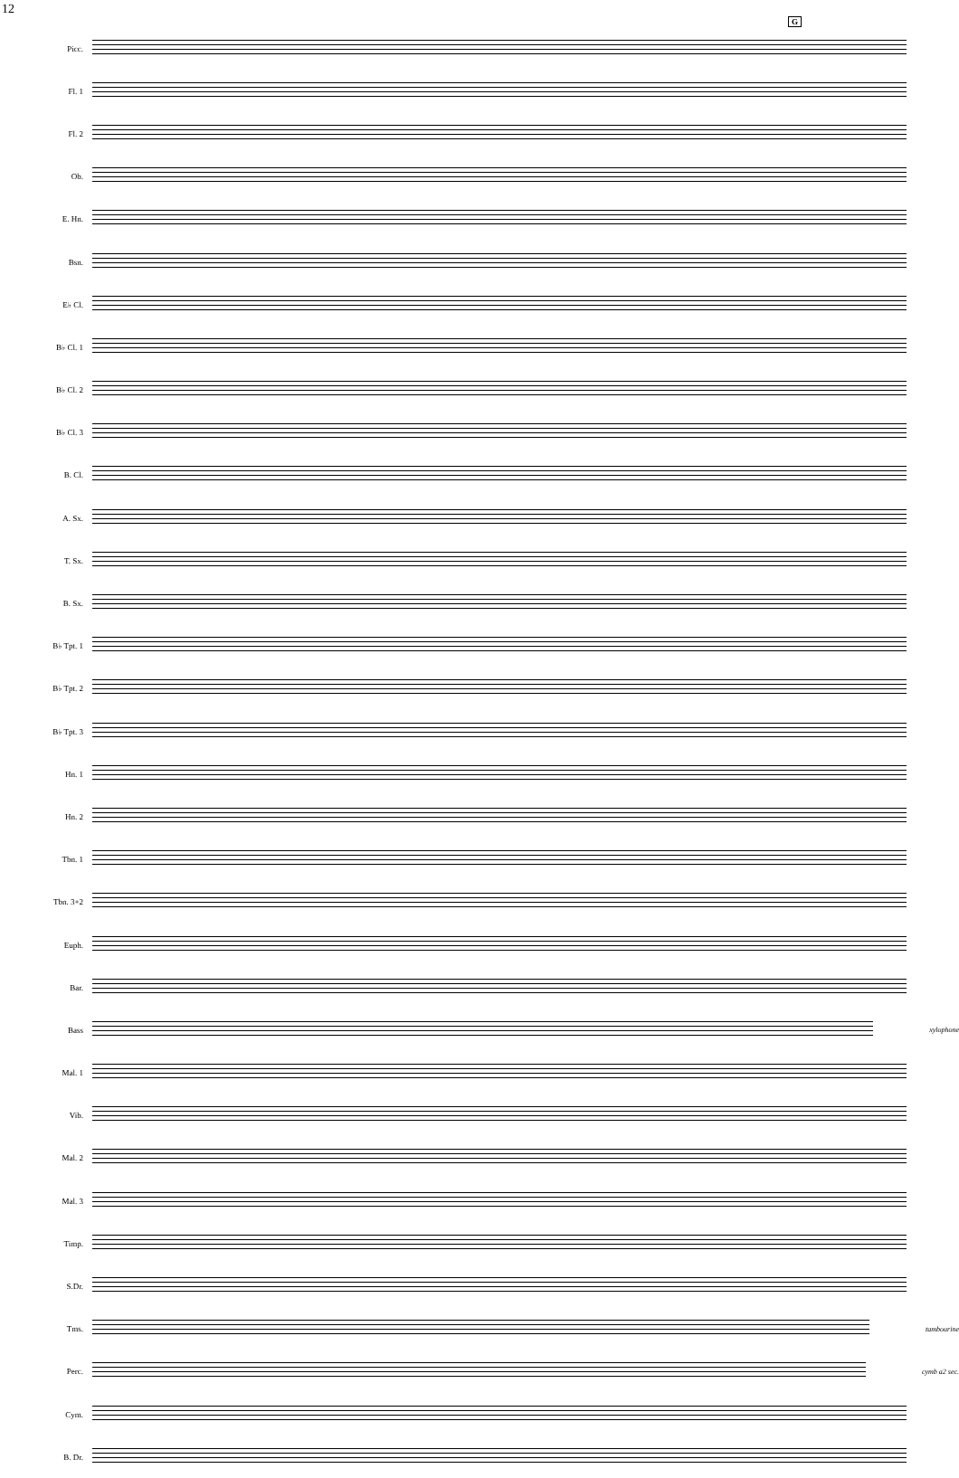12
G
Picc.
Fl. 1
Fl. 2
Ob.
E. Hn.
Bsn.
E♭ Cl.
B♭ Cl. 1
B♭ Cl. 2
B♭ Cl. 3
B. Cl.
A. Sx.
T. Sx.
B. Sx.
B♭ Tpt. 1
B♭ Tpt. 2
B♭ Tpt. 3
Hn. 1
Hn. 2
Tbn. 1
Tbn. 3+2
Euph.
Bar.
Bass xylophone
Mal. 1
Vib.
Mal. 2
Mal. 3
Timp.
S.Dr.
Tms. tambourine
Perc. cymb a2 sec.
Cym.
B. Dr.